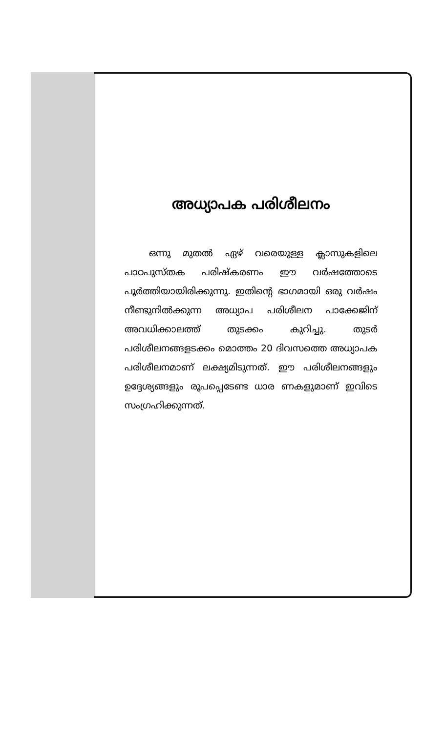അധ്യാപക പരിശീലനം
ഒന്നു മുതൽ ഏഴ് വരെയുള്ള ക്ലാസുകളിലെ പാഠപുസ്തക പരിഷ്കരണം ഈ വർഷത്തോടെ പൂർത്തിയായിരിക്കുന്നു. ഇതിന്റെ ഭാഗമായി ഒരു വർഷം നീണ്ടുനിൽക്കുന്ന അധ്യാപ പരിശീലന പാക്കേജിന് അവധിക്കാലത്ത് തുടക്കം കുറിച്ചു. തുടർ പരിശീലനങ്ങളടക്കം മൊത്തം 20 ദിവസത്തെ അധ്യാപക പരിശീലനമാണ് ലക്ഷ്യമിടുന്നത്. ഈ പരിശീലനങ്ങളും ഉദ്ദേശ്യങ്ങളും രൂപപ്പെടേണ്ട ധാര ണകളുമാണ് ഇവിടെ സംഗ്രഹിക്കുന്നത്.